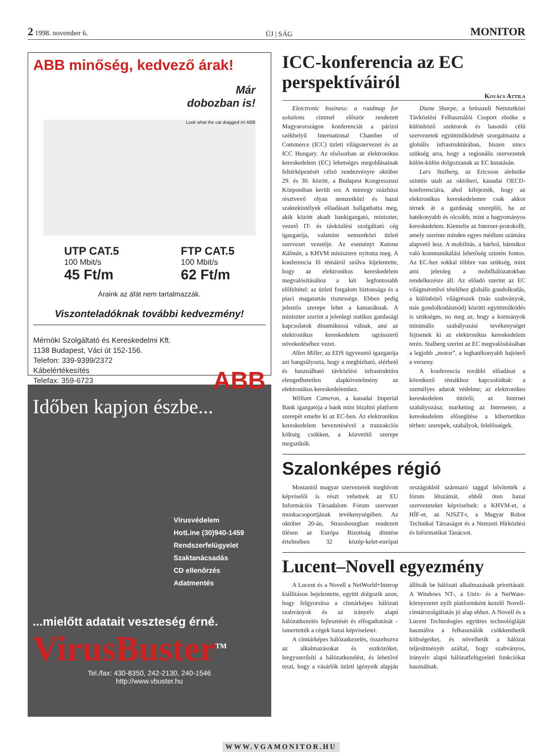2 1998. november 6. ÚJ | SÁG MONITOR
ABB minőség, kedvező árak!
Már
dobozban is!
Look what the cat dragged in! ABB
UTP CAT.5
100 Mbit/s
45 Ft/m
FTP CAT.5
100 Mbit/s
62 Ft/m
Áraink az áfát nem tartalmazzák.
Viszonteladóknak további kedvezmény!
Mérnöki Szolgáltató és Kereskedelmi Kft.
1138 Budapest, Váci út 152-156.
Telefon: 339-9399/2372
Kábelértékesítés
Telefax: 359-6723
ABB
Időben kapjon észbe...
Vírusvédelem
HotLine (30)940-1459
Rendszerfelügyelet
Szaktanácsadás
CD ellenőrzés
Adatmentés
...mielőtt adatait veszteség érné.
VirusBuster<sup>TM</sup>
Tel./fax: 430-8350, 242-2130, 240-1546
http://www.vbuster.hu
ICC-konferencia az EC perspektíváiról
Kovács Attila
Eletctronic business: a roadmap for solutions címmel először rendezett Magyarországon konferenciát a párizsi székhelyű International Chamber of Commerce (ICC) üzleti világszervezet és az ICC Hungary. Az elsősorban az elektronikus kereskedelem (EC) lehetséges megoldásainak feltérképezését célzó rendezvényre október 29. és 30. között, a Budapest Kongresszusi Központban került sor. A mintegy százhúsz résztvevő olyan nemzetközi és hazai szaktekintélyek előadásait hallgathatta meg, akik között akadt bankigazgató, miniszter, vezető IT- és távközlési szolgáltató cég igazgatója, valamint nemzetközi üzleti szervezet vezetője. Az eseményt Katona Kálmán, a KHVM minisztere nyitotta meg. A konferencia fő témáiról szólva kijelentette, hogy az elektronikus kereskedelem megvalósításához a két legfontosabb előfeltétel: az üzleti forgalom biztonsága és a piaci magatartás tisztessége. Ebben pedig jelentős szerepe lehet a kamaráknak. A miniszter szerint a jelenlegi statikus gazdasági kapcsolatok dinamikussá válnak, ami az elektronikus kereskedelem ugrásszerű növekedéséhez vezet.
Allen Miller, az EDS ügyvezető igazgatója azt hangsúlyozta, hogy a megbízható, elérhető és használható távközlési infrastruktúra elengedhetetlen alapkövetelmény az elektronikus kereskedelemhez.
William Cameron, a kanadai Imperial Bank igazgatója a bank mint bizalmi platform szerepét emelte ki az EC-ben. Az elektronikus kereskedelem bevezetésével a tranzakciós költség csökken, a közvetítő szerepe megszűnik.
Diane Sharpe, a brüsszeli Nemzetközi Távközlési Felhasználói Csoport elnöke a különböző szektorok és hasonló célú szervezetek együttműködését szorgalmazta a globális infrastruktúrában, hiszen nincs szükség arra, hogy a regionális szervezetek külön-külön dolgozzanak az EC kutatásán.
Lars Stalberg, az Ericsson alelnöke szintén utalt az októberi, kanadai OECD-konferenciára, ahol kifejezték, hogy az elektronikus kereskedelemre csak akkor térnek át a gazdaság szereplői, ha az hatékonyabb és olcsóbb, mint a hagyományos kereskedelem. Kiemelte az Internet-protokollt, amely szerinte minden egyes médium számára alapvető lesz. A mobilitás, a bárhol, bármikor való kommunikálási lehetőség szintén fontos. Az EC-hez sokkal többre van szükség, mint ami jelenleg a mobilhálózatokban rendelkezésre áll. Az előadó szerint az EC világméretűvé tételéhez globális gondolkodás, a különböző világrészek (más szabványok, más gondolkodásmód) közötti együttműködés is szükséges, no meg az, hogy a kormányok minimális szabályozási tevékenységet fejtsenek ki az elektronikus kereskedelem terén. Stalberg szerint az EC megvalósításában a legjobb „motor”, a leghatékonyabb hajtóerő a verseny.
A konferencia további előadásai a következő témákhoz kapcsolódtak: a személyes adatok védelme; az elektronikus kereskedelem úttörői; az Internet szabályozása; marketing az Interneten; a kereskedelem elősegítése a kibernetikus térben: szerepek, szabályok, felelősségek.
Szalonképes régió
Mostantól magyar szervezetek meghívott képviselői is részt vehetnek az EU Információs Társadalom Fórum szervezet munkacsoportjának tevékenységében. Az október 20-án, Strassbourgban rendezett ülésen az Európa Bizottság döntése értelmében 32 közép-kelet-európai országokból származó taggal bővítették a fórum létszámát, ebből öten hazai szervezeteket képviselnek: a KHVM-et, a HÍF-et, az NJSZT-t, a Magyar Robot Technikai Társaságot és a Nemzeti Hírközlési és Informatikai Tanácsot.
Lucent–Novell egyezmény
A Lucent és a Novell a NetWorld+Interop kiállításon bejelentette, együtt dolgozik azon, hogy felgyorsítsa a címtárképes hálózati szabványok és az irányelv alapú hálózatkezelés fejlesztését és elfogadtatását – ismertették a cégek hazai képviseletei.
A címtárképes hálózatkezelés, összehozva az alkalmazásokat és eszközöket, leegyszerűsíti a hálózatkezelést, és lehetővé teszi, hogy a vásárlók üzleti igényeik alapján állítsák be hálózati alkalmazásaik prioritásait. A Windows NT-, a Unix- és a NetWare-környezetet nyílt platformként kezelő Novell-címtárszolgáltatás jó alap ehhez. A Novell és a Lucent Technologies együttes technológiáját használva a felhasználók csökkenthetik költségeiket, és növelhetik a hálózat teljesítményét azáltal, hogy szabványos, irányelv alapú hálózatfelügyeleti funkciókat használnak.
WWW.VGAMONITOR.HU